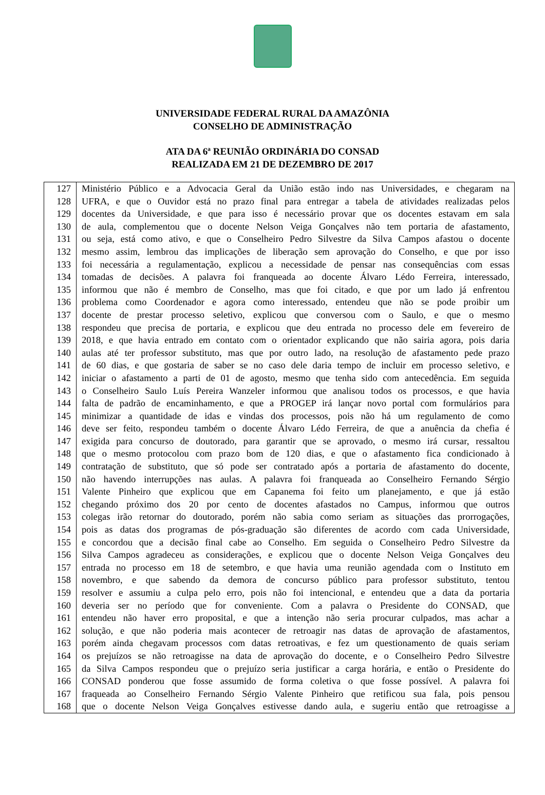UNIVERSIDADE FEDERAL RURAL DA AMAZÔNIA
CONSELHO DE ADMINISTRAÇÃO
ATA DA 6ª REUNIÃO ORDINÁRIA DO CONSAD
REALIZADA EM 21 DE DEZEMBRO DE 2017
| 127 | Ministério Público e a Advocacia Geral da União estão indo nas Universidades, e chegaram na |
| 128 | UFRA, e que o Ouvidor está no prazo final para entregar a tabela de atividades realizadas pelos |
| 129 | docentes da Universidade, e que para isso é necessário provar que os docentes estavam em sala |
| 130 | de aula, complementou que o docente Nelson Veiga Gonçalves não tem portaria de afastamento, |
| 131 | ou seja, está como ativo, e que o Conselheiro Pedro Silvestre da Silva Campos afastou o docente |
| 132 | mesmo assim, lembrou das implicações de liberação sem aprovação do Conselho, e que por isso |
| 133 | foi necessária a regulamentação, explicou a necessidade de pensar nas consequências com essas |
| 134 | tomadas de decisões. A palavra foi franqueada ao docente Álvaro Lédo Ferreira, interessado, |
| 135 | informou que não é membro de Conselho, mas que foi citado, e que por um lado já enfrentou |
| 136 | problema como Coordenador e agora como interessado, entendeu que não se pode proibir um |
| 137 | docente de prestar processo seletivo, explicou que conversou com o Saulo, e que o mesmo |
| 138 | respondeu que precisa de portaria, e explicou que deu entrada no processo dele em fevereiro de |
| 139 | 2018, e que havia entrado em contato com o orientador explicando que não sairia agora, pois daria |
| 140 | aulas até ter professor substituto, mas que por outro lado, na resolução de afastamento pede prazo |
| 141 | de 60 dias, e que gostaria de saber se no caso dele daria tempo de incluir em processo seletivo, e |
| 142 | iniciar o afastamento a parti de 01 de agosto, mesmo que tenha sido com antecedência. Em seguida |
| 143 | o Conselheiro Saulo Luís Pereira Wanzeler informou que analisou todos os processos, e que havia |
| 144 | falta de padrão de encaminhamento, e que a PROGEP irá lançar novo portal com formulários para |
| 145 | minimizar a quantidade de idas e vindas dos processos, pois não há um regulamento de como |
| 146 | deve ser feito, respondeu também o docente Álvaro Lédo Ferreira, de que a anuência da chefia é |
| 147 | exigida para concurso de doutorado, para garantir que se aprovado, o mesmo irá cursar, ressaltou |
| 148 | que o mesmo protocolou com prazo bom de 120 dias, e que o afastamento fica condicionado à |
| 149 | contratação de substituto, que só pode ser contratado após a portaria de afastamento do docente, |
| 150 | não havendo interrupções nas aulas. A palavra foi franqueada ao Conselheiro Fernando Sérgio |
| 151 | Valente Pinheiro que explicou que em Capanema foi feito um planejamento, e que já estão |
| 152 | chegando próximo dos 20 por cento de docentes afastados no Campus, informou que outros |
| 153 | colegas irão retornar do doutorado, porém não sabia como seriam as situações das prorrogações, |
| 154 | pois as datas dos programas de pós-graduação são diferentes de acordo com cada Universidade, |
| 155 | e concordou que a decisão final cabe ao Conselho. Em seguida o Conselheiro Pedro Silvestre da |
| 156 | Silva Campos agradeceu as considerações, e explicou que o docente Nelson Veiga Gonçalves deu |
| 157 | entrada no processo em 18 de setembro, e que havia uma reunião agendada com o Instituto em |
| 158 | novembro, e que sabendo da demora de concurso público para professor substituto, tentou |
| 159 | resolver e assumiu a culpa pelo erro, pois não foi intencional, e entendeu que a data da portaria |
| 160 | deveria ser no período que for conveniente. Com a palavra o Presidente do CONSAD, que |
| 161 | entendeu não haver erro proposital, e que a intenção não seria procurar culpados, mas achar a |
| 162 | solução, e que não poderia mais acontecer de retroagir nas datas de aprovação de afastamentos, |
| 163 | porém ainda chegavam processos com datas retroativas, e fez um questionamento de quais seriam |
| 164 | os prejuízos se não retroagisse na data de aprovação do docente, e o Conselheiro Pedro Silvestre |
| 165 | da Silva Campos respondeu que o prejuízo seria justificar a carga horária, e então o Presidente do |
| 166 | CONSAD ponderou que fosse assumido de forma coletiva o que fosse possível. A palavra foi |
| 167 | fraqueada ao Conselheiro Fernando Sérgio Valente Pinheiro que retificou sua fala, pois pensou |
| 168 | que o docente Nelson Veiga Gonçalves estivesse dando aula, e sugeriu então que retroagisse a |